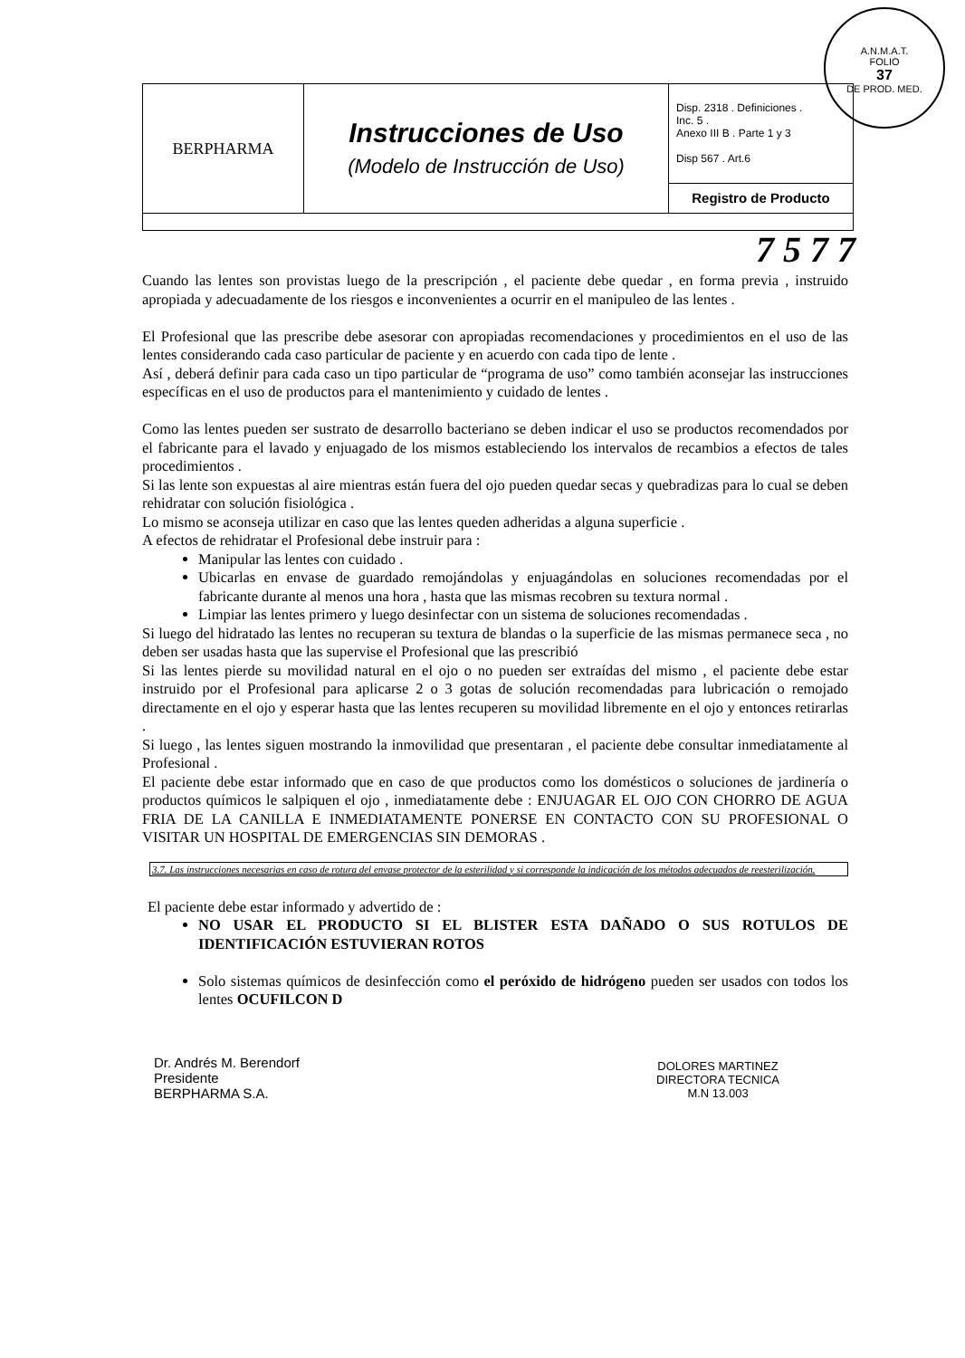A.N.M.A.T.
FOLIO
37
DE PROD. MED.
| BERPHARMA | Instrucciones de Uso (Modelo de Instrucción de Uso) | Disp. 2318 . Definiciones . Inc. 5 . Anexo III B . Parte 1 y 3 Disp 567 . Art.6 |
| | | Registro de Producto |
7 5 7 7
Cuando las lentes son provistas luego de la prescripción , el paciente debe quedar , en forma previa , instruido apropiada y adecuadamente de los riesgos e inconvenientes a ocurrir en el manipuleo de las lentes .
El Profesional que las prescribe debe asesorar con apropiadas recomendaciones y procedimientos en el uso de las lentes considerando cada caso particular de paciente y en acuerdo con cada tipo de lente .
Así , deberá definir para cada caso un tipo particular de “programa de uso” como también aconsejar las instrucciones específicas en el uso de productos para el mantenimiento y cuidado de lentes .
Como las lentes pueden ser sustrato de desarrollo bacteriano se deben indicar el uso se productos recomendados por el fabricante para el lavado y enjuagado de los mismos estableciendo los intervalos de recambios a efectos de tales procedimientos .
Si las lente son expuestas al aire mientras están fuera del ojo pueden quedar secas y quebradizas para lo cual se deben rehidratar con solución fisiológica .
Lo mismo se aconseja utilizar en caso que las lentes queden adheridas a alguna superficie .
A efectos de rehidratar el Profesional debe instruir para :
Manipular las lentes con cuidado .
Ubicarlas en envase de guardado remojándolas y enjuagándolas en soluciones recomendadas por el fabricante durante al menos una hora , hasta que las mismas recobren su textura normal .
Limpiar las lentes primero y luego desinfectar con un sistema de soluciones recomendadas .
Si luego del hidratado las lentes no recuperan su textura de blandas o la superficie de las mismas permanece seca , no deben ser usadas hasta que las supervise el Profesional que las prescribió
Si las lentes pierde su movilidad natural en el ojo o no pueden ser extraídas del mismo , el paciente debe estar instruido por el Profesional para aplicarse 2 o 3 gotas de solución recomendadas para lubricación o remojado directamente en el ojo y esperar hasta que las lentes recuperen su movilidad libremente en el ojo y entonces retirarlas .
Si luego , las lentes siguen mostrando la inmovilidad que presentaran , el paciente debe consultar inmediatamente al Profesional .
El paciente debe estar informado que en caso de que productos como los domésticos o soluciones de jardinería o productos químicos le salpiquen el ojo , inmediatamente debe : ENJUAGAR EL OJO CON CHORRO DE AGUA FRIA DE LA CANILLA E INMEDIATAMENTE PONERSE EN CONTACTO CON SU PROFESIONAL O VISITAR UN HOSPITAL DE EMERGENCIAS SIN DEMORAS .
3.7. Las instrucciones necesarias en caso de rotura del envase protector de la esterilidad y si corresponde la indicación de los métodos adecuados de reesterilización.
El paciente debe estar informado y advertido de :
NO USAR EL PRODUCTO SI EL BLISTER ESTA DAÑADO O SUS ROTULOS DE IDENTIFICACIÓN ESTUVIERAN ROTOS
Solo sistemas químicos de desinfección como el peróxido de hidrógeno pueden ser usados con todos los lentes OCUFILCON D
Dr. Andrés M. Berendorf
Presidente
BERPHARMA S.A.
DOLORES MARTINEZ
DIRECTORA TECNICA
M.N 13.003